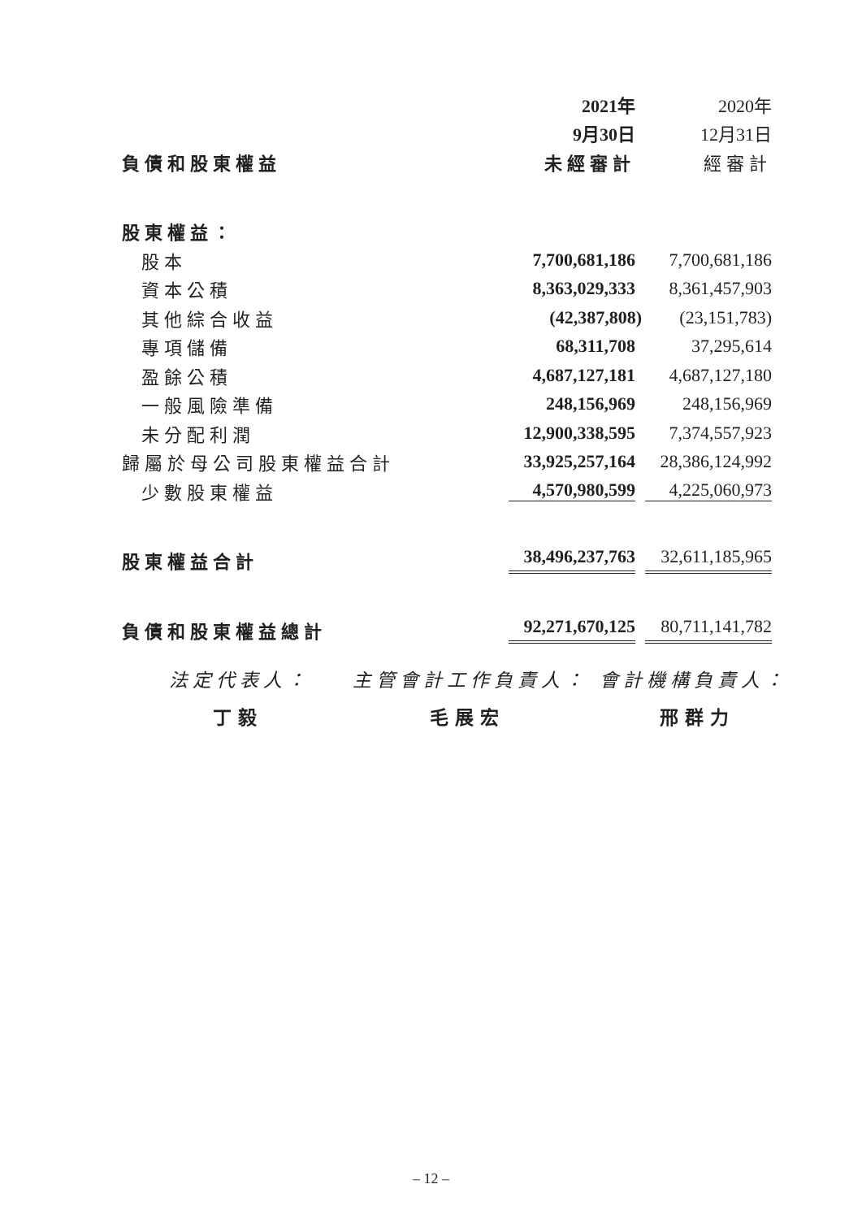| | 2021年 | 2020年 |
| --- | --- | --- |
| | 9月30日 | 12月31日 |
| 負債和股東權益 | 未經審計 | 經審計 |
| 股東權益： | | |
| 股本 | 7,700,681,186 | 7,700,681,186 |
| 資本公積 | 8,363,029,333 | 8,361,457,903 |
| 其他綜合收益 | (42,387,808) | (23,151,783) |
| 專項儲備 | 68,311,708 | 37,295,614 |
| 盈餘公積 | 4,687,127,181 | 4,687,127,180 |
| 一般風險準備 | 248,156,969 | 248,156,969 |
| 未分配利潤 | 12,900,338,595 | 7,374,557,923 |
| 歸屬於母公司股東權益合計 | 33,925,257,164 | 28,386,124,992 |
| 少數股東權益 | 4,570,980,599 | 4,225,060,973 |
| 股東權益合計 | 38,496,237,763 | 32,611,185,965 |
| 負債和股東權益總計 | 92,271,670,125 | 80,711,141,782 |
法定代表人： 主管會計工作負責人： 會計機構負責人：
丁毅 毛展宏 邢群力
– 12 –